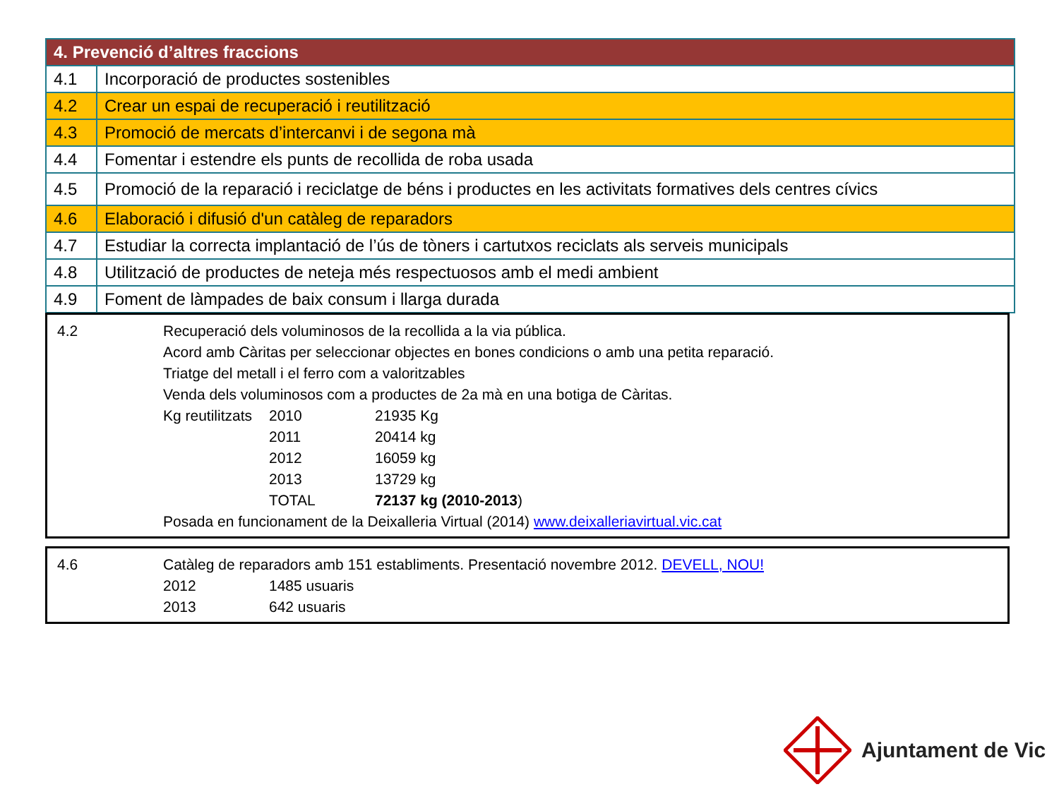| 4. Prevenció d’altres fraccions | |
| --- | --- |
| 4.1 | Incorporació de productes sostenibles |
| 4.2 | Crear un espai de recuperació i reutilització |
| 4.3 | Promoció de mercats d’intercanvi i de segona mà |
| 4.4 | Fomentar i estendre els punts de recollida de roba usada |
| 4.5 | Promoció de la reparació i reciclatge de béns i productes en les activitats formatives dels centres cívics |
| 4.6 | Elaboració i difusió d'un catàleg de reparadors |
| 4.7 | Estudiar la correcta implantació de l’ús de tòners i cartutxos reciclats als serveis municipals |
| 4.8 | Utilització de productes de neteja més respectuosos amb el medi ambient |
| 4.9 | Foment de làmpades de baix consum i llarga durada |
4.2 Recuperació dels voluminosos de la recollida a la via pública.
Acord amb Càritas per seleccionar objectes en bones condicions o amb una petita reparació.
Triatge del metall i el ferro com a valoritzables
Venda dels voluminosos com a productes de 2a mà en una botiga de Càritas.
Kg reutilitzats 2010 21935 Kg
2011 20414 kg
2012 16059 kg
2013 13729 kg
TOTAL 72137 kg (2010-2013)
Posada en funcionament de la Deixalleria Virtual (2014) www.deixalleriavirtual.vic.cat
4.6 Catàleg de reparadors amb 151 establiments. Presentació novembre 2012. DEVELL, NOU!
2012 1485 usuaris
2013 642 usuaris
Ajuntament de Vic